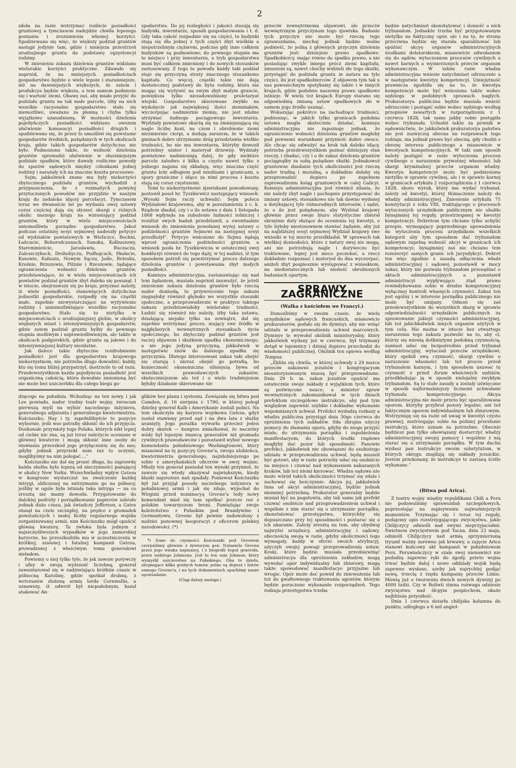2
zdoła na razie wstrzymać rozbicie posiadłości gruntowej a tymczasem nadejdzie chwila lepszego poznania i zrozumienia własnej korzyści. Spodziewano się więc, że większy podział gruntów nastąpi jedynie tam, gdzie i mniejsza przestrzeń urodzajnego gruntu da podstawę egzystencyi rodziny.
W zniesieniu zakazu dzielenia gruntów widziano wielorakie korzyści praktyczne. Zdawało się naprzód, że na mniejszych posiadłościach gospodarstwo będzie o wiele lepsze i staranniejsze, niż na dawniejszych większych, że zatem i produkcya będzie większa, a tem samem podniesie się i wartość ziemi. Obawę zaś, aby miało przyjść do podziału gruntu na tak małe parcele, iżby na nich wszelkie racyonalne gospodarstwo stało się niemożliwe, uważano za płonną i chyba tylko wyjątkowo uzasadnioną. W możności dzielenia pojedyńczych posiadłości widziano owszem ułatwienie komasacyi posiadłości drugich i spodziewano się, że przez to umożliwi się powstanie gospodarstw średnich, pożądanych w tych okolicach kraju, gdzie takich gospodarstw dotychczas nie było. Podnoszono także, że wolność dzielenia gruntów sprowadzi ułatwienie w słuszniejszym podziale spadków, które dawały rozliczne powody do sporów sądowych między członkami jednej rodziny i narażały ich na znaczne koszta procesowe.
Sejm, jakkolwiek znane mu były niekorzyści zbytecznego podziału gruntów, wychodził z przypuszczenia, że z rozmaitych powyżej przytoczonych powodów nie przyjdzie w naszym kraju do zadaleko idącej parcelacyi. Tymczasem teraz we dwanaście lat po wydaniu owej ustawy coraz częściej dają się słyszeć skargi z różnych okolic naszego kraju na wzrastający podział gruntów, który w wielu miejscowościach uniemożliwia porządne gospodarstwo. Jakoż podczas ostatniej sesyi sejmowej nadeszły petycye od wydziałów powiatowych w Wieliczce, Bochni, Łańcucie, Bohorodczanach, Sanoku, Kolbuszowy, Staremmieście, Jarosławiu, Buczaczu, Zaleszczykach, Drohobyczu, Podhajcach, Skałacie, Kosowie, Kałuszu, Nowym Sączu, Jaśle, Brzesku, Krośnie, Brzozowie, Pilznie i Rzeszowie, żądające ograniczenia wolności dzielenia gruntów, przedstawiające, że w wielu miejscowościach ich powiatów podział gruntów zbyt daleko się posunął. I w istocie, obejrzawszy się po kraju, przyznać należy, iż wiele posiadłości, stanowiących dotychczas jednostki gospodarskie, rozpadły się na cząstki małe, zupełnie niewystarczające na wyżywienie rodziny i uniemożliwiające wszelkie racyonalne gospodarstwo. Stało się to nietylko w miejscowościach o urodzajniejszej glebie, w okolicy większych miast i intenzywniejszych gospodarstw, gdzie zatem podział gruntu byłby do pewnego stopnia możliwym i usprawiedliwionym, ale także w okolicach podgórskich, gdzie grunta są jałowe i do intenzywniejszej kultury niezdatne.
Jak dalece takie zbyteczne rozdrobnienie posiadłości jest dla gospodarstwa krajowego niekorzystnem, nie potrzeba długo dowodzić; każdy, kto się temu bliżej przypatrzył, dostrzeże to od razu. Przedewszystkiem każda pojedyncza posiadłość jest organiczną całością, która dowolnie zmienioną być nie może bez uszczerbku dla całego biegu go-
spodarstwa. Do jej rozległości i jakości stosują się budynki, inwentarze, sposób gospodarowania i t. d. Gdy taka całość rozpadnie się na części, to budynki stają się dla jednej z tych części zbyt wielkim a niepotrzebnym ciężarem, podczas gdy inne całkiem budynków są pozbawione; do pewnego stopnia ma to miejsce i przy inwentarzu, a tryb gospodarstwa musi być całkiem zmieniony i do nowych stosunków zastosowany. Z tego to powodu każdy taki podział staje się przyczyną straty znacznego stosunkowo kapitału. Co więcej, cząstki takie nie dają dostatecznej podstawy do bytu rodziny, która nie mogąc się wyżywić na swym zbyt małym gruncie, powiększa tylko niezadowolniony proletaryat wiejski. Gospodarstwo skierowane zwykle na wydobycie jak największej ilości ziemniaków, wyczerpując nadmiernie ziemię, nie jest zdolne utrzymać żadnego pociągowego inwentarza. Wydziały powiatowe skarżą się na zmniejszającą się nagle liczbę koni, na czem i obrobienie ziemi niezmiernie cierpi, a dodają zarazem, że w takich gminach dobre utrzymanie dróg przedstawia wielkie trudności, bo nie ma inwentarza, któryby dowoził potrzebny szuter i materyał drzewny. Wydziały powiatowe nadmieniają dalej, że gdy niektóre parcele zaledwo z kilku a często nawet tylko z jednego zagonu się składają, więc znaczna część gruntu leży odłogiem pod miedzami i granicami, a spory graniczne i idące za nimi procesa i koszta stają się coraz częstszemi.
Temi to niekorzystnemi zjawiskami powodowany, postawił poseł hr. Tyszkiewicz następujący wniosek: „Wysoki Sejm raczy uchwalić: Sejm poleca Wydziałowi krajowemu, aby w porozumieniu z c. k. Rządem zbadał, czy i o ile ustawa z dnia 1 listopada 1868 wpłynęła na zubożenie ludności rolniczej i rezultat swych badań przedstawił, a ewentualnie wniosek do zmienienia powołanej wyżej ustawy o podzielności gruntów Sejmowi na następnej sesyi przedłożył“. Petycye wniesione do Sejmu żądają wprost ograniczenia podzielności gruntów, a wniosek posła hr. Tyszkiewicza w ostatecznej swej konkluzyi również do tego dąży, w tej nadziei, iż tym sposobem potrafi się powstrzymać proces dalszego dzielenia gruntów i powstawania zbyt małych posiadłości.
Komisya administracyjna, zastanawiając się nad tem żądaniem, musiała naprzód zauważyć, że jeżeli zniesienie zakazu dzielenia gruntów było rzeczą nader doniosłą, to przywrócenie tego zakazu sięgnęłoby również głęboko we wszystkie stosunki społeczne, a przeprowadzenie w praktyce takiego zakazu przedstawiałoby wielorakie trudności. Łudzić się również nie należy, iżby taka ustawa, działającą niejako tylko na zewnątrz, dał się zupełnie wstrzymać proces, mający swe źródło w najgłębszych wewnętrznych stosunkach życia społecznego, bo zbyteczny podział gruntów jest raczej objawem i skutkiem upadku ekonomicznego, a nie jego jedyną przyczyną, jakkolwiek w następstwie znów do dalszego upadku się przyczynia. Dlatego interesowani zakaz taki obejść się starają i nieraz obejść go potrafią, bo konieczność ekonomiczna silniejszą bywa od wszelkich prawodawczych zakazów; skuteczniejszem ale też i o wiele trudniejszem byłoby działanie skierowane nie
dzącego na południu. Wchodząc na ten nowy, i jak Lee powiada, nader trudny teatr wojny, zwracam pierwszą myśl na wybór naczelnego inżyniera, generalnego adjutanta i generalnego kwatermistrza. Kościuszko, Hay i ty, zapełnilibyście te pozycye wybornie, jeśli was potrafię skłonić do ich przyjęcia. Doskonałe przymioty tego Polaka, których nikt lepiej od ciebie nie zna, są już teraz należycie ocenione w głównej kwaterze i mogą skłonić inne osoby do stawiania przeszkód jego przyłączeniu się do nas; gdyby jednak przyrzekł nam raz to uczynić, moglibyśmy na nim polegać....“
Kościuszko nie dał się prosić długo, bo zaprawdę każda służba była lepszą od nieczynności panującej w okolicy New Yorku. Wszechwładny wpływ Gatesa w kongresie wystarczał na zwalczenie każdej intrygi, obliczonej na zatrzymanie go na północy, jeśliby w ogóle była istniała taka intryga — na co zresztą nie mamy dowodu. Przygotowanie do dalekiej podróży i porządkowanie papierów zabrało jednak dużo czasu, jak świadczy Jefferson, a Gates stanął na czele szczupłej, na prędce z gromadek powstańczych i małej liczby regularnego wojska zorganizowanej armii, nim Kościuszko mógł opuścić główną kwaterę. Ta zwłoka była jednym z najszczęśliwszych wypadków w jego zamorskiej karyerze, bo przeszkodziła mu w uczestniczeniu w krótkiej, szalonej i fatalnej kampanii Gatesa, prowadzonej z właściwym temu generałowi nieładem.
Powiemy o niej tylko tyle, że jak zawsze porywczy i ufny w swoją wyższość liczebną, generał zawanturował się w zadziwiająco krótkim czasie w północną Karolinę, gdzie spotkał drobną, z weteranów złożoną armię lorda Cornwallis, a uznawszy, iż odwrót był niepodobnym, kazał atakować An-
glików bez planu i systemu. Zawiązała się bitwa pod Camden, d. 16 sierpnia r. 1780, w której poległ dzielny generał Kalb i Amerykanie zostali pobici. Na tem skończyła się karyera wojskowa Gatesa, gdyż został stawiony przed sąd i na dwa lata z służby usunięty. Jego porażka wywarła przecież jeden dobry skutek — kongres zmiarkował, że naczelny wódz był lepszym znawcą generałów niż gromada cywilnych prawodawców i pozostawił wybór nowego komendanta południowego Washingtonowi, który mianował na tę pozycyę Greene'a, swego ulubieńca, kwatermistrza generalnego, najzdolniejszego po sobie z amerykańskich oficerów w owej wojnie. Młody ten generał posiadał ten wysoki przymiot, że zawsze się wtedy okazywał największym, kiedy klęski najsroższe nań spadały. Ponieważ Kościuszko był już przyjął posadę naczelnego inżyniera w południowej armii i jak się zdaje, wyjechał do Wirginii przed nominacyą Greene'a tedy nowy komendant miał się tam spotkać jeszcze raz z polskim towarzyszem broni. Pamiętając swoje koleżeństwo z Pułaskim pod Brandywine i Germantowu, Greene był pewnie zadowolony z nadziei ponownej kooperacyi z oficerem polskiej narodowości. (*)
*) Dane do czynności Kościuszki pod Greenem czerpaliśmy głównie z żywiorysu gen. Nataniela Greena przez jego wnuka napisanej, i z biografii tegoż generała, przez sędziego Johnsona. Jest to ten sam Johnson, który wymyślił oszczerstwa na Pułaskiego. Oba te dzieła, obejmujące kilka grubych tomów, pełne są depesz i listów samego Greene'a, i na tych dokumentach oparliśmy nasze opowiadanie.
(Ciąg dalszy nastąpi.)
przeciw zewnętrznemu objawowi, ale przeciw wewnętrznym przyczynom tego zjawiska. Badanie tych przyczyn nie może być rzeczą tego sprawozdania, niechaj jednak będzie wolno podnieść, że jedną z głównych przyczyn dzielenia gruntów jest: dzisiejsze prawo spadkowe. Spadkobiercy, mając równe do spadku prawo, a nie posiadając zwykle innego prócz ziemi kapitału, zmuszeni są, nawet choćby widzieli złe tego skutki, przystąpić do podziału gruntu in natura na tyle części, ilu jest spadkobierców. Z objawem tym tak u nas powszechnym spotykamy się także i w innych krajach, gdzie podobne naszemu prawo spadkowe istnieje. W wielu też krajach Europy starano się odpowiednią zmianą ustaw spadkowych złe w samem jego źródle usunąć.
Wskazując pokrótce na zachodzące trudności, podnosząc, w jakich tylko granicach podobna ustawa mogła skutecznie działać, komisya administracyjna nie zapoznaje jednak, że ograniczenie wolności dzielenia gruntów mogłoby pod pewnemi warunkami przynieść dobre owoce. Ale chcąc się odważyć na krok tak daleko idący, potrzeba przedewszystkiem poznać dzisiejszy stan rzeczy, i zbadać, czy i o ile zakaz dzielenia gruntów pociągnąłby za sobą pożądane skutki. Jednakowoż gruntowne zbadanie tych okoliczności jest rzeczą nader trudną i mozolną, a dokładnie dałoby się przeprowadzić dopiero po zupełnem zaprowadzeniu ksiąg gruntowych w całej Galicyi. Komisya administracyjna jest również zdania, że nie należy zbyt nagle i pochopnie przystępować do zmiany ustawy, stosunkowo nie tak dawno wydanej a dotykającej tyle różnorodnych interesów, i sądzi, że o ile jest pożądanem, aby Wydział krajowy głównie przez swoje biuro statystyczne zbierał skrzętnie daty służące do ocenienia tej kwestyi, o tyle byłoby niestosownem stawiać żądanie, aby już na najbliższej sesyi sejmowej Wydział krajowy swe wnioski w tej mierze przedkładał. W sprawach tak wielkiej doniosłości, które z natury swej nie mogą, ani nie potrzebują nagle i doryweczo być traktowane, lepiej jest nieco poczekać, a rzecz dokładnie rozpoznać i materyał do dna wyczerpać, aniżeli zbyt pospiesznie występować z wnioskiem, na niedostatecznych lub niedość obrobionych badaniach opartym.
SPRAWY ZAGRANICZNE
(Walka z kościołem we Francyi.)
Donosiliśmy w swoim czasie, że wielu urzędników sądowych francuskich, mianowicie prokuratorów, podało się do dymisyi, aby nie wziąć udziału w przeprowadzeniu uchwał marcowych. Dymisye te wywołał okólnik ministeryalny, który jakkolwiek wydany już w czerwcu, był trzymany dotąd w tajemnicy i dzisiaj dopiero przechodzi do wiadomości publicznej. Okólnik ten opiewa według Tempsa:
„Zbliża się chwila, w której uchwały z 29 marca przeciw zakonowi jezuitów i kongregacyom nieautoryzowanym muszą być przeprowadzone. Dnia 29 b. m. zakon jezuitów opuścić ma ostatecznie swoje zakłady z wyjątkiem tych, które są poświęcone nauce; a minister spraw wewnętrznych zakomunikował w tych dniach prefektom szczegółowe instrukcye, aby pod tym względem zapewnić szybkie i dokładne wykonanie wspomnianych uchwał. Prefekci wydadzą rozkazy a władza publiczna przystąpi dnia 30go czerwca do opróżnienia tych zakładów. Siła zbrojna użyczy pomocy do złamania oporu, gdyby do niego przyjść miało, do utrzymania porządku i zapobieżenia manifestacyom, do których środki rządowe mogłyby dać pozor lub sposobność. Panowie prefekci, jakkolwiek nie obowiązani do osobistego udziału w przeprowadzeniu uchwał, będą musieli być gotowi, aby w razie potrzeby udać się osobiście na miejsce i czuwać nad wykonaniem nakazanych kroków, lub też niemi kierować. Władza sądowa nie może wśród takich okoliczności trzymać się zdala i zachować się bezczynnie. Akcya jej, jakkolwiek inna od akcyi administracyjnej, będzie jednak niemniej potrzebną. Prokurator generalny będzie musiał być na pogotowiu, aby tak samo jak prefekt czuwać osobiście nad przeprowadzeniem uchwał i wspólnie z nim starać się o utrzymanie porządku, skonstatować przestępstwa, którychby się dopuszczano przy tej sposobności i postarać się o ich ukaranie. Zależy zresztą na tem, aby obydwaj najwyżsi urzędnicy, administracyjny i sądowy, obecnością swoją w razie, gdyby okoliczności tego wymagały, każdy w sferze swoich atrybucyj, użyczyli swojej powagi przeprowadzeniu ustaw. Kroki, które będzie musiała przedsięwziąć administracya dla opróżnienia zakładów, mogą wywołać opór indywidualny lub zbiorowy, mogą także spowodować manifestacye przyjazne lub wrogie. Opór może dać powód do znieważenia lub też do gwałtownego traktowania agentów, którym będzie poruczone wykonanie rozporządzeń. Tego rodzaju przestępstwa trzeba
będzie natychmiast skonstatować i donieść o nich trybunałom. Jednakże trzeba być przygotowanym nietylko na faktyczny opór, ale i na to, że strona przeciwna będzie się starała sparaliżować lub opóźnić akcyę organów administracyjnych środkami delatorskiemi, mianowicie odwołaniem się do sądów, wytoczeniem procesów cywilnych a nawet karnych a wymierzonych przeciw organom wykonawczym. W takim razie władza administracyjna wniesie natychmiast odrzucenie a w następstwie kwestyę kompetencyi. Umiejętność prawnicza zgodziła się na to, że kwestya kompetencyi może być wniesiona także wobec sędziego w podobnych sprawach nagłych. Prokuratorya publiczna będzie musiała wnieść odrzucenie i postąpić sobie wobec sędziego według przepisów zawartych w rozporządzeniu z 1 czerwca 1828, tak samo jakby sobie postąpiła wobec trybunału. Uchodzi także za pewnik w sądownictwie, że jakkolwiek prokuratorya państwa nie jest zazwyczaj obecna na rozprawach tego rodzaju, ma jednak prawo być obecną, gdy chodzi o obronę interesu publicznego a mianowicie w kwestyach kompetencyjnych. W taki sam sposób należy postąpić w razie wytoczenia procesu cywilnego o naruszenie prywatnej własności lub skargi kryminalnej przeciw organom władzy. Kwestya kompetencyi może być podniesiona nietylko w sprawie cywilnej, ale i w sprawie karnej w granicach artykułu 2 rozporządzenia z 1 czerwca 1828, skoro wyrok, który ma wydać trybunał, zależy od kwestyi, której tłómaczenie należy do władzy administracyjnej. Zniesienie artykułu 75 konstytucyi z roku VIII, traktującego o procesach wytoczonych urzędnikom publicznym nie obaliło bynajmniej tej reguły, przestrzeganej w kwestyi kompetencyi. Dekretem tym chciano tylko uchylić przepis, wymagający poprzedniego upoważnienia do wytoczenia procesu urzędnikom wszelkich kategorii aby tym sposobem dać trybunałom sądowym zupełną wolność akcyi w granicach ich kompetencyi; bynajmniej zaś nie chciano tem rozszerzyć samych granic ich jurysdykcyi. Dekret ten więc zgodnie z zasadą odłączenia władz administracyjnej i sądowej pozostawił w mocy zakaz, który nie pozwala trybunałom przesądzać o aktach administracyjnych a pozostawił administracyi wypływające ztąd prawo rewindykowania sobie w drodze kompetencyjnej wyłącznej kontroli własnych czynności. Zakaz ten jest ogólny i w interesie porządku publicznego nie może być omijany. Odnosi się zaś przedewszystkiem do wszystkich skarg w sprawie odpowiedzialności urzędników publicznych za sprawowanie jakiejś czynności administracyjnej, lub też jakichkolwiek innych organów użytych w tym celu. Nie można w istocie bez otwartego naruszenia tego zakazu pozwolić na to, aby ci, którzy się mienią dotkniętymi podobną czynnością, zamiast udać się bezpośrednio przed trybunał administracyjny, wytaczali przeciw urzędnikowi, który spełnił swą czynność, skargi cywilne o naruszenie własności lub też proces przed trybunałem karnym, i tym sposobem usuwać tę czynność z przed forum właściwych sędziów, przedkładając ją w sposób nielojalny zwykłym trybunałom. Są to stałe zasady a zostały uświęcone w sposób najformalniejszy licznemi uchwałami trybunału kompetencyjnego. Akcya administracyjna nie może przeto być sparaliżowana oporem, któryby przybrał pozory legalne, ani też faktycznym oporem indywidualnym lub zbiorowym. Wstrzymuję się na razie od uwag w kwestyi czysto prawnej, zastrzegając sobie na później przesłanie instrukcyj, które uznam za potrzebne. Obecnie będziesz pan tylko obowiązany dostarczyć władzy administracyjnej swojej pomocy i wspólnie z nią starać się o utrzymanie porządku. W tym duchu wydasz pan instrukcye swoim substytutom, w których okręgu znajdują się zakłady jezuickie. Jestem przekonany, że instrukcye te zostaną ściśle wykonane.“
(Bitwa pod Arica).
Z teatru wojny między republikami Chili a Peru nie podawaliśmy sprawozdań szczegółowych, poprzestając na zapisywaniu najważniejszych momentów. Trzymając się i teraz tej reguły, podajemy opis rozstrzygającego zwycięstwa, jakie Chilijczycy odnieśli nad swymi nieprzyjaciołmi. Świetnem zwycięstwem pod Tacna, dnia 23 maja, odnieśli Chilijczycy nad armią sprzymierzoną tryumf ważny zarówno jak krwawy, a zajęcie Arica stanowi końcowy akt kampanii w południowem Peru. Peruwiańczycy w szale swej nienawiści nie podadzą zapewne ręki do zgody, przeto wojna trwać będzie dalej i nowe oddziały wojsk będą zapewne wysłane, azeby jak najrychlej podjąć nową, trzecią z rzędu kampanię przeciw Limie. Mówią już o tworzeniu dwóch nowych dywizyj po 4000 ludzi. Czy w Boliwii zimna rozwaga odniesie zwycięstwo nad ślepym pospiechem, okaże najbliższa przyszłość.
Dnia 1 czerwca dotarła chilijska kolumna do punktu, odległego o 6 mil angiel-